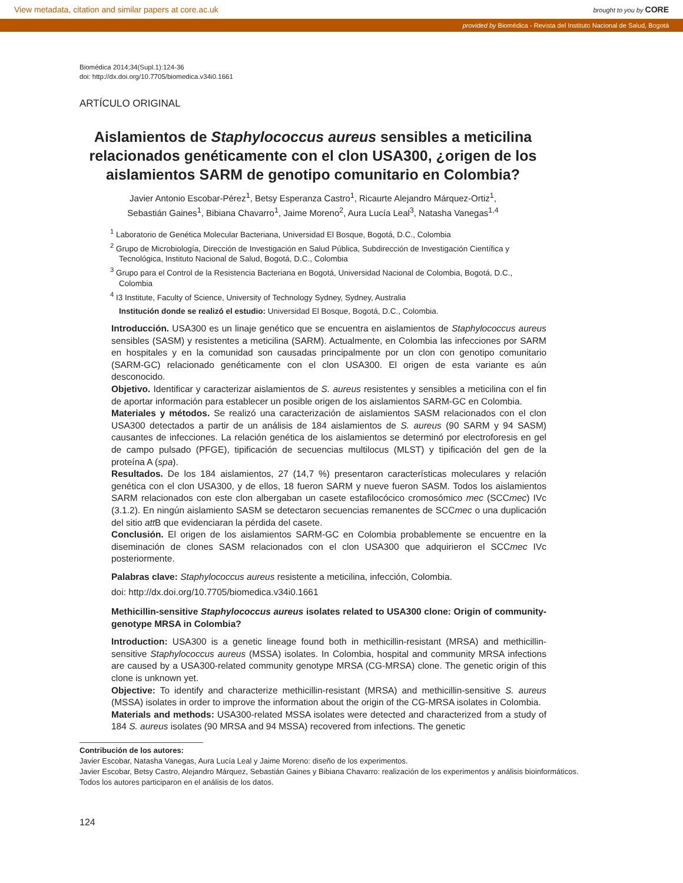View metadata, citation and similar papers at core.ac.uk brought to you by CORE
provided by Biomédica - Revista del Instituto Nacional de Salud, Bogotá
Biomédica 2014;34(Supl.1):124-36
doi: http://dx.doi.org/10.7705/biomedica.v34i0.1661
ARTÍCULO ORIGINAL
Aislamientos de Staphylococcus aureus sensibles a meticilina relacionados genéticamente con el clon USA300, ¿origen de los aislamientos SARM de genotipo comunitario en Colombia?
Javier Antonio Escobar-Pérez<sup>1</sup>, Betsy Esperanza Castro<sup>1</sup>, Ricaurte Alejandro Márquez-Ortiz<sup>1</sup>,
Sebastián Gaines<sup>1</sup>, Bibiana Chavarro<sup>1</sup>, Jaime Moreno<sup>2</sup>, Aura Lucía Leal<sup>3</sup>, Natasha Vanegas<sup>1,4</sup>
<sup>1</sup> Laboratorio de Genética Molecular Bacteriana, Universidad El Bosque, Bogotá, D.C., Colombia
<sup>2</sup> Grupo de Microbiología, Dirección de Investigación en Salud Pública, Subdirección de Investigación Científica y Tecnológica, Instituto Nacional de Salud, Bogotá, D.C., Colombia
<sup>3</sup> Grupo para el Control de la Resistencia Bacteriana en Bogotá, Universidad Nacional de Colombia, Bogotá, D.C., Colombia
<sup>4</sup> I3 Institute, Faculty of Science, University of Technology Sydney, Sydney, Australia
Institución donde se realizó el estudio: Universidad El Bosque, Bogotá, D.C., Colombia.
Introducción. USA300 es un linaje genético que se encuentra en aislamientos de Staphylococcus aureus sensibles (SASM) y resistentes a meticilina (SARM). Actualmente, en Colombia las infecciones por SARM en hospitales y en la comunidad son causadas principalmente por un clon con genotipo comunitario (SARM-GC) relacionado genéticamente con el clon USA300. El origen de esta variante es aún desconocido.
Objetivo. Identificar y caracterizar aislamientos de S. aureus resistentes y sensibles a meticilina con el fin de aportar información para establecer un posible origen de los aislamientos SARM-GC en Colombia.
Materiales y métodos. Se realizó una caracterización de aislamientos SASM relacionados con el clon USA300 detectados a partir de un análisis de 184 aislamientos de S. aureus (90 SARM y 94 SASM) causantes de infecciones. La relación genética de los aislamientos se determinó por electroforesis en gel de campo pulsado (PFGE), tipificación de secuencias multilocus (MLST) y tipificación del gen de la proteína A (spa).
Resultados. De los 184 aislamientos, 27 (14,7 %) presentaron características moleculares y relación genética con el clon USA300, y de ellos, 18 fueron SARM y nueve fueron SASM. Todos los aislamientos SARM relacionados con este clon albergaban un casete estafilocócico cromosómico mec (SCCmec) IVc (3.1.2). En ningún aislamiento SASM se detectaron secuencias remanentes de SCCmec o una duplicación del sitio att B que evidenciaran la pérdida del casete.
Conclusión. El origen de los aislamientos SARM-GC en Colombia probablemente se encuentre en la diseminación de clones SASM relacionados con el clon USA300 que adquirieron el SCCmec IVc posteriormente.
Palabras clave: Staphylococcus aureus resistente a meticilina, infección, Colombia.
doi: http://dx.doi.org/10.7705/biomedica.v34i0.1661
Methicillin-sensitive Staphylococcus aureus isolates related to USA300 clone: Origin of community-genotype MRSA in Colombia?
Introduction: USA300 is a genetic lineage found both in methicillin-resistant (MRSA) and methicillin-sensitive Staphylococcus aureus (MSSA) isolates. In Colombia, hospital and community MRSA infections are caused by a USA300-related community genotype MRSA (CG-MRSA) clone. The genetic origin of this clone is unknown yet.
Objective: To identify and characterize methicillin-resistant (MRSA) and methicillin-sensitive S. aureus (MSSA) isolates in order to improve the information about the origin of the CG-MRSA isolates in Colombia.
Materials and methods: USA300-related MSSA isolates were detected and characterized from a study of 184 S. aureus isolates (90 MRSA and 94 MSSA) recovered from infections. The genetic
Contribución de los autores:
Javier Escobar, Natasha Vanegas, Aura Lucía Leal y Jaime Moreno: diseño de los experimentos.
Javier Escobar, Betsy Castro, Alejandro Márquez, Sebastián Gaines y Bibiana Chavarro: realización de los experimentos y análisis bioinformáticos.
Todos los autores participaron en el análisis de los datos.
124